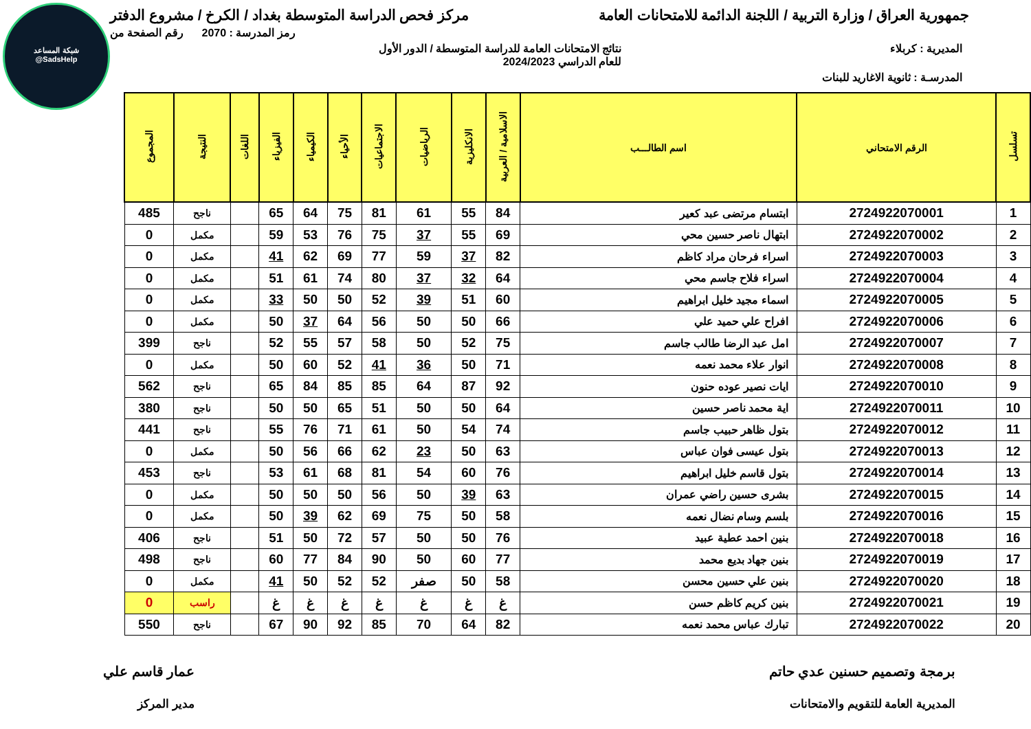شبكة المساعد
@SadsHelp
جمهورية العراق / وزارة التربية / اللجنة الدائمة للامتحانات العامة مركز فحص الدراسة المتوسطة بغداد / الكرخ / مشروع الدفتر
رمز المدرسة : 2070 رقم الصفحة من
المديرية : كربلاء نتائج الامتحانات العامة للدراسة المتوسطة / الدور الأول
للعام الدراسي 2024/2023
المدرسـة : ثانوية الاغاريد للبنات
| تسلسل | الرقم الامتحاني | اسم الطالـــب | الاسلامية / العربية | الانكليزية | الرياضيات | الاجتماعيات | الأحياء | الكيمياء | الفيزياء | اللغات | النتيجة | المجموع |
| --- | --- | --- | --- | --- | --- | --- | --- | --- | --- | --- | --- | --- |
| 1 | 2724922070001 | ابتسام مرتضى عبد كعير | 84 | 55 | 61 | 81 | 75 | 64 | 65 | | ناجح | 485 |
| 2 | 2724922070002 | ابتهال ناصر حسين محي | 69 | 55 | 37 | 75 | 76 | 53 | 59 | | مكمل | 0 |
| 3 | 2724922070003 | اسراء فرحان مراد كاظم | 82 | 37 | 59 | 77 | 69 | 62 | 41 | | مكمل | 0 |
| 4 | 2724922070004 | اسراء فلاح جاسم محي | 64 | 32 | 37 | 80 | 74 | 61 | 51 | | مكمل | 0 |
| 5 | 2724922070005 | اسماء مجيد خليل ابراهيم | 60 | 51 | 39 | 52 | 50 | 50 | 33 | | مكمل | 0 |
| 6 | 2724922070006 | افراح علي حميد علي | 66 | 50 | 50 | 56 | 64 | 37 | 50 | | مكمل | 0 |
| 7 | 2724922070007 | امل عبد الرضا طالب جاسم | 75 | 52 | 50 | 58 | 57 | 55 | 52 | | ناجح | 399 |
| 8 | 2724922070008 | انوار علاء محمد نعمه | 71 | 50 | 36 | 41 | 52 | 60 | 50 | | مكمل | 0 |
| 9 | 2724922070010 | ايات نصير عوده حنون | 92 | 87 | 64 | 85 | 85 | 84 | 65 | | ناجح | 562 |
| 10 | 2724922070011 | اية محمد ناصر حسين | 64 | 50 | 50 | 51 | 65 | 50 | 50 | | ناجح | 380 |
| 11 | 2724922070012 | بتول ظاهر حبيب جاسم | 74 | 54 | 50 | 61 | 71 | 76 | 55 | | ناجح | 441 |
| 12 | 2724922070013 | بتول عيسى فوان عباس | 63 | 50 | 23 | 62 | 66 | 56 | 50 | | مكمل | 0 |
| 13 | 2724922070014 | بتول قاسم خليل ابراهيم | 76 | 60 | 54 | 81 | 68 | 61 | 53 | | ناجح | 453 |
| 14 | 2724922070015 | بشرى حسين راضي عمران | 63 | 39 | 50 | 56 | 50 | 50 | 50 | | مكمل | 0 |
| 15 | 2724922070016 | بلسم وسام نضال نعمه | 58 | 50 | 75 | 69 | 62 | 39 | 50 | | مكمل | 0 |
| 16 | 2724922070018 | بنين احمد عطية عبيد | 76 | 50 | 50 | 57 | 72 | 50 | 51 | | ناجح | 406 |
| 17 | 2724922070019 | بنين جهاد بديع محمد | 77 | 60 | 50 | 90 | 84 | 77 | 60 | | ناجح | 498 |
| 18 | 2724922070020 | بنين علي حسين محسن | 58 | 50 | صفر | 52 | 52 | 50 | 41 | | مكمل | 0 |
| 19 | 2724922070021 | بنين كريم كاظم حسن | غ | غ | غ | غ | غ | غ | غ | | راسب | 0 |
| 20 | 2724922070022 | تبارك عباس محمد نعمه | 82 | 64 | 70 | 85 | 92 | 90 | 67 | | ناجح | 550 |
برمجة وتصميم حسنين عدي حاتم
المديرية العامة للتقويم والامتحانات عمار قاسم علي
مدير المركز